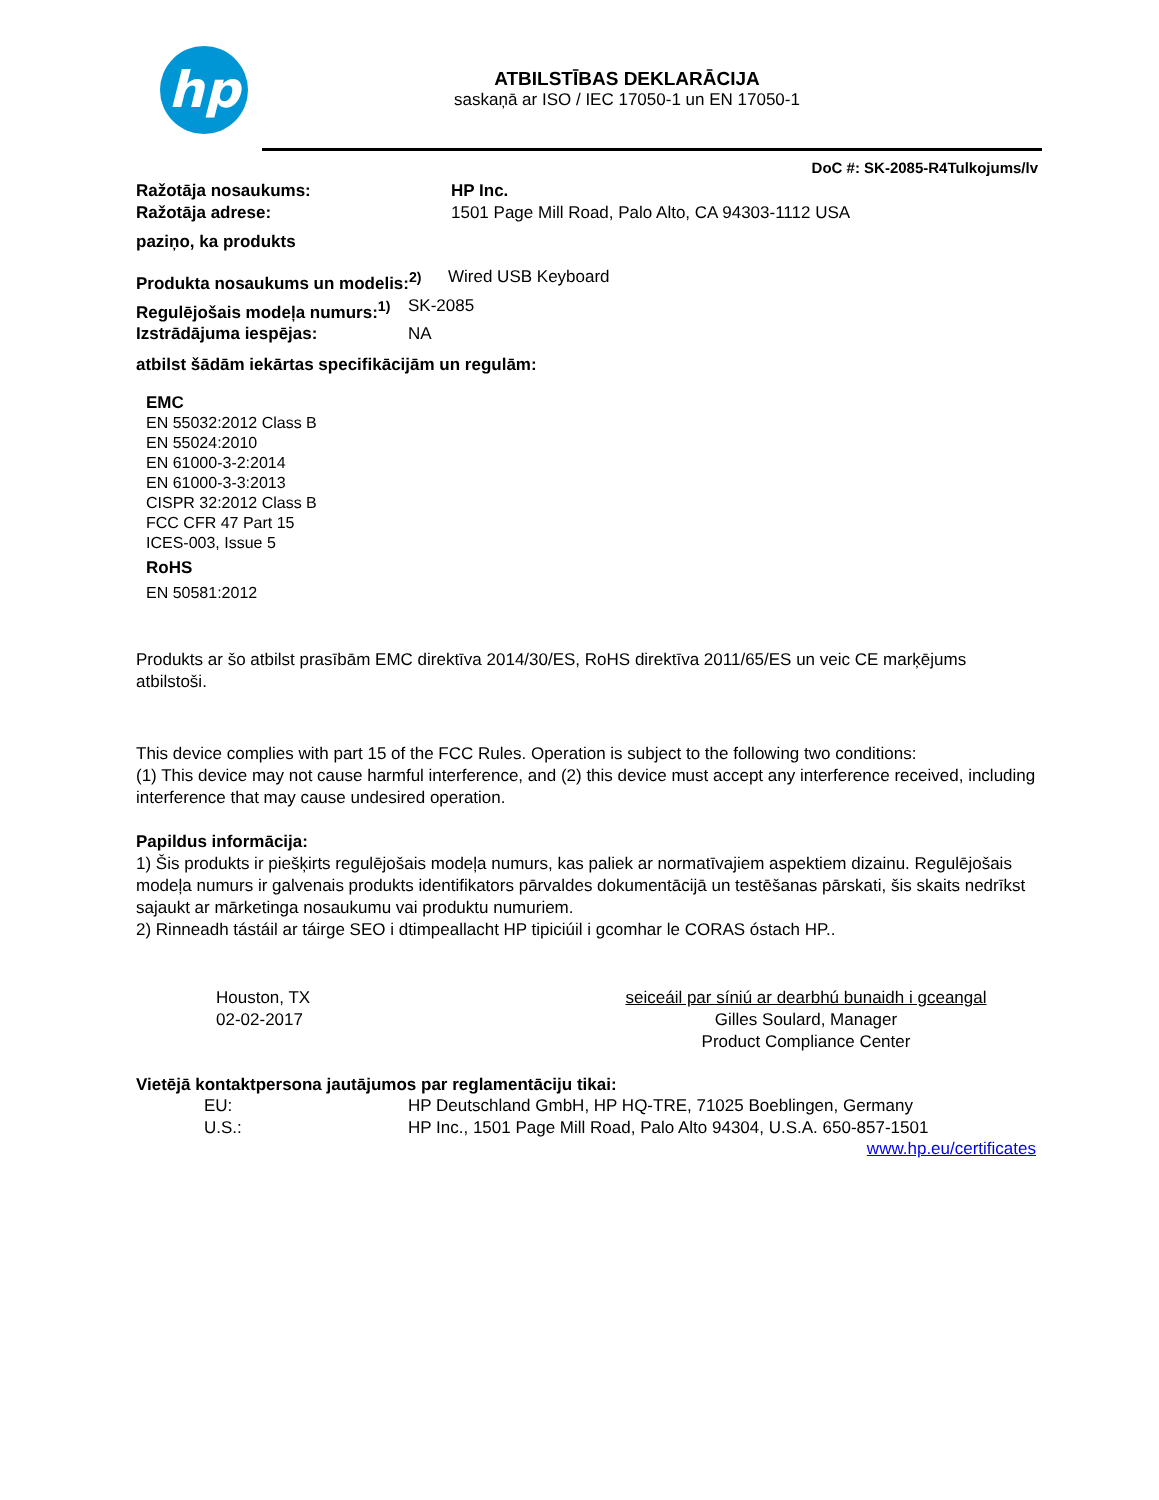hp
ATBILSTĪBAS DEKLARĀCIJA
saskaņā ar ISO / IEC 17050-1 un EN 17050-1
DoC #: SK-2085-R4Tulkojums/lv
Ražotāja nosaukums: HP Inc.
Ražotāja adrese: 1501 Page Mill Road, Palo Alto, CA 94303-1112 USA
paziņo, ka produkts
Produkta nosaukums un modelis:<sup>2)</sup> Wired USB Keyboard
Regulējošais modeļa numurs:<sup>1)</sup> SK-2085
Izstrādājuma iespējas: NA
atbilst šādām iekārtas specifikācijām un regulām:
EMC
EN 55032:2012 Class B
EN 55024:2010
EN 61000-3-2:2014
EN 61000-3-3:2013
CISPR 32:2012 Class B
FCC CFR 47 Part 15
ICES-003, Issue 5
RoHS
EN 50581:2012
Produkts ar šo atbilst prasībām EMC direktīva 2014/30/ES, RoHS direktīva 2011/65/ES un veic CE marķējums atbilstoši.
This device complies with part 15 of the FCC Rules. Operation is subject to the following two conditions:
(1) This device may not cause harmful interference, and (2) this device must accept any interference received, including interference that may cause undesired operation.
Papildus informācija:
1) Šis produkts ir piešķirts regulējošais modeļa numurs, kas paliek ar normatīvajiem aspektiem dizainu. Regulējošais modeļa numurs ir galvenais produkts identifikators pārvaldes dokumentācijā un testēšanas pārskati, šis skaits nedrīkst sajaukt ar mārketinga nosaukumu vai produktu numuriem.
2) Rinneadh tástáil ar táirge SEO i dtimpeallacht HP tipiciúil i gcomhar le CORAS óstach HP..
Houston, TX
02-02-2017
seiceáil par síniú ar dearbhú bunaidh i gceangal
Gilles Soulard, Manager
Product Compliance Center
Vietējā kontaktpersona jautājumos par reglamentāciju tikai:
EU: HP Deutschland GmbH, HP HQ-TRE, 71025 Boeblingen, Germany
U.S.: HP Inc., 1501 Page Mill Road, Palo Alto 94304, U.S.A. 650-857-1501
www.hp.eu/certificates